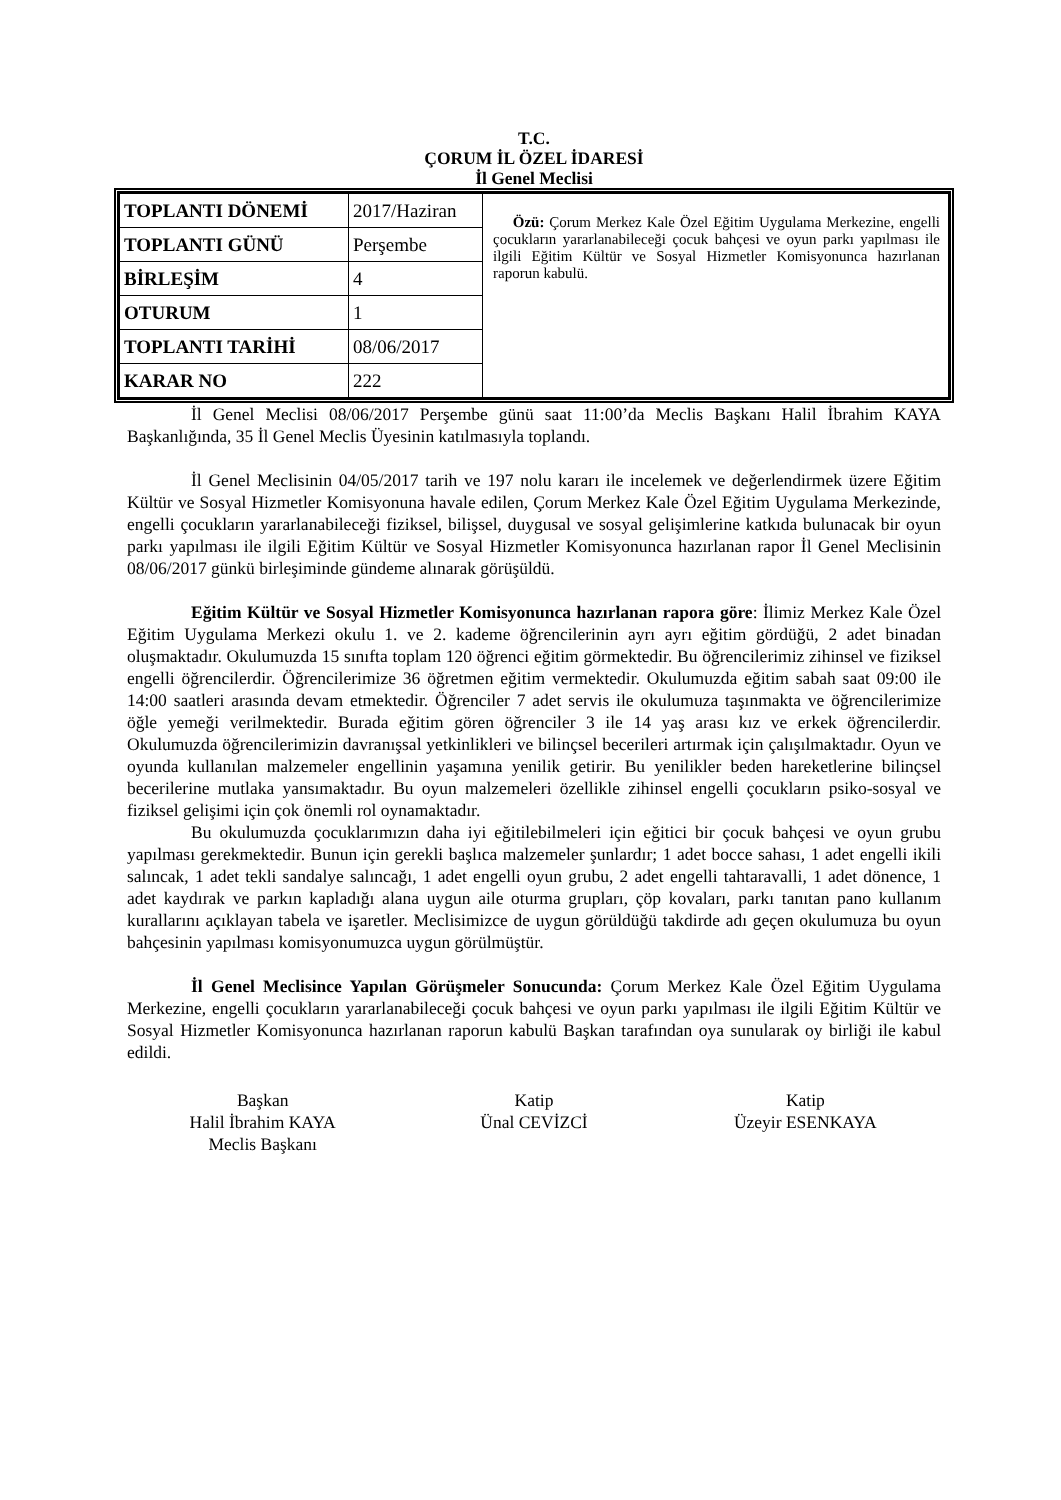T.C.
ÇORUM İL ÖZEL İDARESİ
İl Genel Meclisi
| TOPLANTI DÖNEMİ | 2017/Haziran | Özü: Çorum Merkez Kale Özel Eğitim Uygulama Merkezine, engelli çocukların yararlanabileceği çocuk bahçesi ve oyun parkı yapılması ile ilgili Eğitim Kültür ve Sosyal Hizmetler Komisyonunca hazırlanan raporun kabulü. |
| TOPLANTI GÜNÜ | Perşembe | |
| BİRLEŞİM | 4 | |
| OTURUM | 1 | |
| TOPLANTI TARİHİ | 08/06/2017 | |
| KARAR NO | 222 | |
İl Genel Meclisi 08/06/2017 Perşembe günü saat 11:00’da Meclis Başkanı Halil İbrahim KAYA Başkanlığında, 35 İl Genel Meclis Üyesinin katılmasıyla toplandı.
İl Genel Meclisinin 04/05/2017 tarih ve 197 nolu kararı ile incelemek ve değerlendirmek üzere Eğitim Kültür ve Sosyal Hizmetler Komisyonuna havale edilen, Çorum Merkez Kale Özel Eğitim Uygulama Merkezinde, engelli çocukların yararlanabileceği fiziksel, bilişsel, duygusal ve sosyal gelişimlerine katkıda bulunacak bir oyun parkı yapılması ile ilgili Eğitim Kültür ve Sosyal Hizmetler Komisyonunca hazırlanan rapor İl Genel Meclisinin 08/06/2017 günkü birleşiminde gündeme alınarak görüşüldü.
Eğitim Kültür ve Sosyal Hizmetler Komisyonunca hazırlanan rapora göre: İlimiz Merkez Kale Özel Eğitim Uygulama Merkezi okulu 1. ve 2. kademe öğrencilerinin ayrı ayrı eğitim gördüğü, 2 adet binadan oluşmaktadır. Okulumuzda 15 sınıfta toplam 120 öğrenci eğitim görmektedir. Bu öğrencilerimiz zihinsel ve fiziksel engelli öğrencilerdir. Öğrencilerimize 36 öğretmen eğitim vermektedir. Okulumuzda eğitim sabah saat 09:00 ile 14:00 saatleri arasında devam etmektedir. Öğrenciler 7 adet servis ile okulumuza taşınmakta ve öğrencilerimize öğle yemeği verilmektedir. Burada eğitim gören öğrenciler 3 ile 14 yaş arası kız ve erkek öğrencilerdir. Okulumuzda öğrencilerimizin davranışsal yetkinlikleri ve bilinçsel becerileri artırmak için çalışılmaktadır. Oyun ve oyunda kullanılan malzemeler engellinin yaşamına yenilik getirir. Bu yenilikler beden hareketlerine bilinçsel becerilerine mutlaka yansımaktadır. Bu oyun malzemeleri özellikle zihinsel engelli çocukların psiko-sosyal ve fiziksel gelişimi için çok önemli rol oynamaktadır.
Bu okulumuzda çocuklarımızın daha iyi eğitilebilmeleri için eğitici bir çocuk bahçesi ve oyun grubu yapılması gerekmektedir. Bunun için gerekli başlıca malzemeler şunlardır; 1 adet bocce sahası, 1 adet engelli ikili salıncak, 1 adet tekli sandalye salıncağı, 1 adet engelli oyun grubu, 2 adet engelli tahtaravalli, 1 adet dönence, 1 adet kaydırak ve parkın kapladığı alana uygun aile oturma grupları, çöp kovaları, parkı tanıtan pano kullanım kurallarını açıklayan tabela ve işaretler. Meclisimizce de uygun görüldüğü takdirde adı geçen okulumuza bu oyun bahçesinin yapılması komisyonumuzca uygun görülmüştür.
İl Genel Meclisince Yapılan Görüşmeler Sonucunda: Çorum Merkez Kale Özel Eğitim Uygulama Merkezine, engelli çocukların yararlanabileceği çocuk bahçesi ve oyun parkı yapılması ile ilgili Eğitim Kültür ve Sosyal Hizmetler Komisyonunca hazırlanan raporun kabulü Başkan tarafından oya sunularak oy birliği ile kabul edildi.
Başkan
Halil İbrahim KAYA
Meclis Başkanı
Katip
Ünal CEVİZCİ
Katip
Üzeyir ESENKAYA